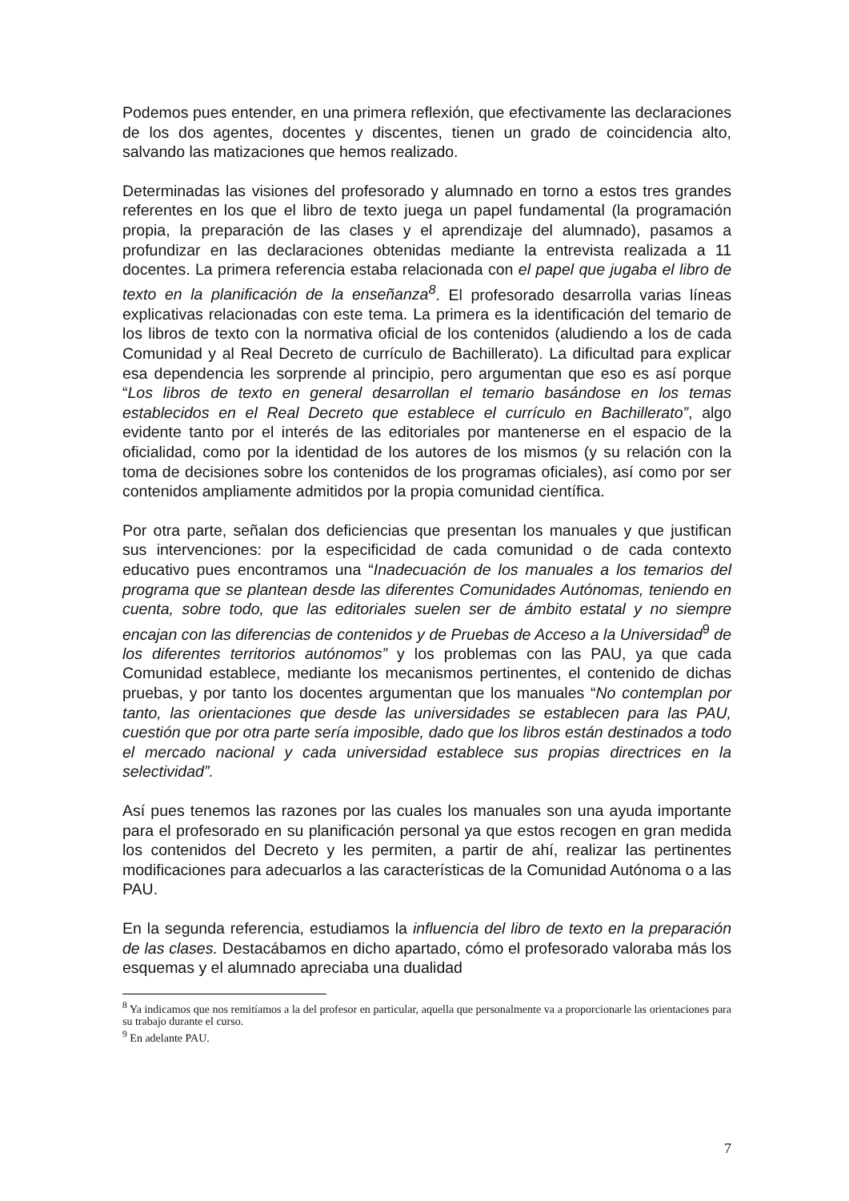Podemos pues entender, en una primera reflexión, que efectivamente las declaraciones de los dos agentes, docentes y discentes, tienen un grado de coincidencia alto, salvando las matizaciones que hemos realizado.
Determinadas las visiones del profesorado y alumnado en torno a estos tres grandes referentes en los que el libro de texto juega un papel fundamental (la programación propia, la preparación de las clases y el aprendizaje del alumnado), pasamos a profundizar en las declaraciones obtenidas mediante la entrevista realizada a 11 docentes. La primera referencia estaba relacionada con el papel que jugaba el libro de texto en la planificación de la enseñanza<sup>8</sup>. El profesorado desarrolla varias líneas explicativas relacionadas con este tema. La primera es la identificación del temario de los libros de texto con la normativa oficial de los contenidos (aludiendo a los de cada Comunidad y al Real Decreto de currículo de Bachillerato). La dificultad para explicar esa dependencia les sorprende al principio, pero argumentan que eso es así porque “Los libros de texto en general desarrollan el temario basándose en los temas establecidos en el Real Decreto que establece el currículo en Bachillerato”, algo evidente tanto por el interés de las editoriales por mantenerse en el espacio de la oficialidad, como por la identidad de los autores de los mismos (y su relación con la toma de decisiones sobre los contenidos de los programas oficiales), así como por ser contenidos ampliamente admitidos por la propia comunidad científica.
Por otra parte, señalan dos deficiencias que presentan los manuales y que justifican sus intervenciones: por la especificidad de cada comunidad o de cada contexto educativo pues encontramos una “Inadecuación de los manuales a los temarios del programa que se plantean desde las diferentes Comunidades Autónomas, teniendo en cuenta, sobre todo, que las editoriales suelen ser de ámbito estatal y no siempre encajan con las diferencias de contenidos y de Pruebas de Acceso a la Universidad<sup>9</sup> de los diferentes territorios autónomos” y los problemas con las PAU, ya que cada Comunidad establece, mediante los mecanismos pertinentes, el contenido de dichas pruebas, y por tanto los docentes argumentan que los manuales “No contemplan por tanto, las orientaciones que desde las universidades se establecen para las PAU, cuestión que por otra parte sería imposible, dado que los libros están destinados a todo el mercado nacional y cada universidad establece sus propias directrices en la selectividad”.
Así pues tenemos las razones por las cuales los manuales son una ayuda importante para el profesorado en su planificación personal ya que estos recogen en gran medida los contenidos del Decreto y les permiten, a partir de ahí, realizar las pertinentes modificaciones para adecuarlos a las características de la Comunidad Autónoma o a las PAU.
En la segunda referencia, estudiamos la influencia del libro de texto en la preparación de las clases. Destacábamos en dicho apartado, cómo el profesorado valoraba más los esquemas y el alumnado apreciaba una dualidad
<sup>8</sup> Ya indicamos que nos remitíamos a la del profesor en particular, aquella que personalmente va a proporcionarle las orientaciones para su trabajo durante el curso.
<sup>9</sup> En adelante PAU.
7